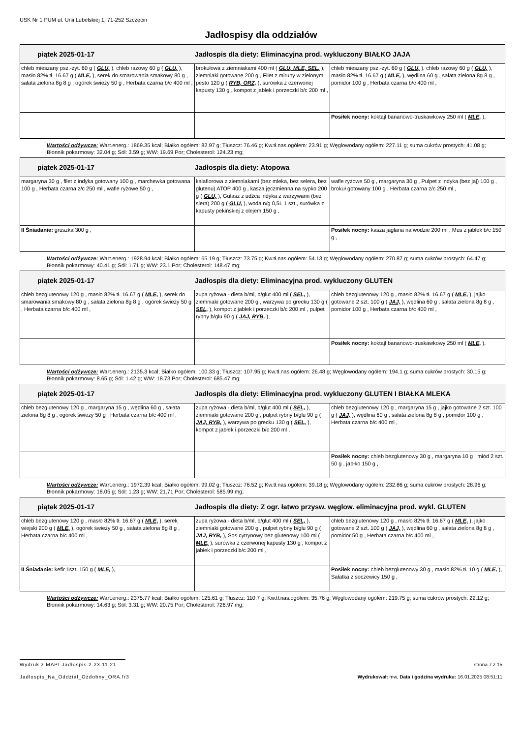USK Nr 1 PUM ul. Unii Lubelskiej 1, 71-252 Szczecin
Jadłospisy dla oddziałów
| piątek 2025-01-17 Jadłospis dla diety: Eliminacyjna prod. wykluczony BIAŁKO JAJA | | |
| --- | --- | --- |
| chleb mieszany psz.-żyt. 60 g ( GLU, ), chleb razowy 60 g ( GLU, ), masło 82% tł. 16.67 g ( MLE, ), serek do smarowania smakowy 80 g , sałata zielona 8g 8 g , ogórek świeży 50 g , Herbata czarna b/c 400 ml , | brokułowa z ziemniakami 400 ml ( GLU, MLE, SEL, ), ziemniaki gotowane 200 g , Filet z miruny w zielonym pesto 120 g ( RYB, ORZ, ), surówka z czerwonej kapusty 130 g , kompot z jabłek i porzeczki b/c 200 ml , | chleb mieszany psz.-żyt. 60 g ( GLU, ), chleb razowy 60 g ( GLU, ), masło 82% tł. 16.67 g ( MLE, ), wędlina 60 g , sałata zielona 8g 8 g , pomidor 100 g , Herbata czarna b/c 400 ml , |
| | | Posiłek nocny: koktajl bananowo-truskawkowy 250 ml ( MLE, ), |
Wartości odżywcze: Wart.energ.: 1869.35 kcal; Białko ogółem: 82.97 g; Tłuszcz: 76.46 g; Kw.tł.nas.ogółem: 23.91 g; Węglowodany ogółem: 227.11 g; suma cukrów prostych: 41.08 g; Błonnik pokarmowy: 32.04 g; Sól: 3.59 g; WW: 19.69 Por; Cholesterol: 124.23 mg;
| piątek 2025-01-17 Jadłospis dla diety: Atopowa | | |
| --- | --- | --- |
| margaryna 30 g , filet z indyka gotowany 100 g , marchewka gotowana 100 g , Herbata czarna z/c 250 ml , wafle ryżowe 50 g , | kalafiorowa z ziemniakami (bez mleka, bez selera, bez glutenu) ATOP 400 g , kasza jęczmienna na sypko 200 g ( GLU, ), Gulasz z udźca indyka z warzywami (bez slera) 200 g ( GLU, ), woda n/g 0,5L 1 szt , surówka z kapusty pekińskiej z olejem 150 g , | wafle ryżowe 50 g , margaryna 30 g , Pulpet z indyka (bez jaj) 100 g , brokuł gotowany 100 g , Herbata czarna z/c 250 ml , |
| II Śniadanie: gruszka 300 g , | | Posiłek nocny: kasza jaglana na wodzie 200 ml , Mus z jabłek b/c 150 g , |
Wartości odżywcze: Wart.energ.: 1928.94 kcal; Białko ogółem: 65.19 g; Tłuszcz: 73.75 g; Kw.tł.nas.ogółem: 54.13 g; Węglowodany ogółem: 270.87 g; suma cukrów prostych: 64.47 g; Błonnik pokarmowy: 40.41 g; Sól: 1.71 g; WW: 23.1 Por; Cholesterol: 148.47 mg;
| piątek 2025-01-17 Jadłospis dla diety: Eliminacyjna prod. wykluczony GLUTEN | | |
| --- | --- | --- |
| chleb bezglutenowy 120 g , masło 82% tł. 16.67 g ( MLE, ), serek do smarowania smakowy 80 g , sałata zielona 8g 8 g , ogórek świeży 50 g , Herbata czarna b/c 400 ml , | zupa ryżowa - dieta b/ml, b/glut 400 ml ( SEL, ), ziemniaki gotowane 200 g , warzywa po grecku 130 g ( SEL, ), kompot z jabłek i porzeczki b/c 200 ml , pulpet rybny b/glu 90 g ( JAJ, RYB, ), | chleb bezglutenowy 120 g , masło 82% tł. 16.67 g ( MLE, ), jajko gotowane 2 szt. 100 g ( JAJ, ), wędlina 60 g , sałata zielona 8g 8 g , pomidor 100 g , Herbata czarna b/c 400 ml , |
| | | Posiłek nocny: koktajl bananowo-truskawkowy 250 ml ( MLE, ), |
Wartości odżywcze: Wart.energ.: 2135.3 kcal; Białko ogółem: 100.33 g; Tłuszcz: 107.95 g; Kw.tł.nas.ogółem: 26.48 g; Węglowodany ogółem: 194.1 g; suma cukrów prostych: 30.15 g; Błonnik pokarmowy: 8.65 g; Sól: 1.42 g; WW: 18.73 Por; Cholesterol: 685.47 mg;
| piątek 2025-01-17 Jadłospis dla diety: Eliminacyjna prod. wykluczony GLUTEN I BIAŁKA MLEKA | | |
| --- | --- | --- |
| chleb bezglutenowy 120 g , margaryna 15 g , wędlina 60 g , sałata zielona 8g 8 g , ogórek świeży 50 g , Herbata czarna b/c 400 ml , | zupa ryżowa - dieta b/ml, b/glut 400 ml ( SEL, ), ziemniaki gotowane 200 g , pulpet rybny b/glu 90 g ( JAJ, RYB, ), warzywa po grecku 130 g ( SEL, ), kompot z jabłek i porzeczki b/c 200 ml , | chleb bezglutenowy 120 g , margaryna 15 g , jajko gotowane 2 szt. 100 g ( JAJ, ), wędlina 60 g , sałata zielona 8g 8 g , pomidor 100 g , Herbata czarna b/c 400 ml , |
| | | Posiłek nocny: chleb bezglutenowy 30 g , margaryna 10 g , miód 2 szt. 50 g , jabłko 150 g , |
Wartości odżywcze: Wart.energ.: 1972.39 kcal; Białko ogółem: 99.02 g; Tłuszcz: 76.52 g; Kw.tł.nas.ogółem: 39.18 g; Węglowodany ogółem: 232.86 g; suma cukrów prostych: 28.96 g; Błonnik pokarmowy: 18.05 g; Sól: 1.23 g; WW: 21.71 Por; Cholesterol: 585.99 mg;
| piątek 2025-01-17 Jadłospis dla diety: Z ogr. łatwo przysw. węglow. eliminacyjna prod. wykl. GLUTEN | | |
| --- | --- | --- |
| chleb bezglutenowy 120 g , masło 82% tł. 16.67 g ( MLE, ), serek wiejski 200 g ( MLE, ), ogórek świeży 50 g , sałata zielona 8g 8 g , Herbata czarna b/c 400 ml , | zupa ryżowa - dieta b/ml, b/glut 400 ml ( SEL, ), ziemniaki gotowane 200 g , pulpet rybny b/glu 90 g ( JAJ, RYB, ), Sos cytrynowy bez glutenowy 100 ml ( MLE, ), surówka z czerwonej kapusty 130 g , kompot z jabłek i porzeczki b/c 200 ml , | chleb bezglutenowy 120 g , masło 82% tł. 16.67 g ( MLE, ), jajko gotowane 2 szt. 100 g ( JAJ, ), wędlina 60 g , sałata zielona 8g 8 g , pomidor 50 g , Herbata czarna b/c 400 ml , |
| II Śniadanie: kefir 1szt. 150 g ( MLE, ), | | Posiłek nocny: chleb bezglutenowy 30 g , masło 82% tł. 10 g ( MLE, ), Sałatka z soczewicy 150 g , |
Wartości odżywcze: Wart.energ.: 2375.77 kcal; Białko ogółem: 125.61 g; Tłuszcz: 110.7 g; Kw.tł.nas.ogółem: 35.76 g; Węglowodany ogółem: 219.75 g; suma cukrów prostych: 22.12 g; Błonnik pokarmowy: 14.63 g; Sól: 3.31 g; WW: 20.75 Por; Cholesterol: 726.97 mg;
Wydruk z MAPI Jadłospis 2.23.11.21
strona 7 z 15
Jadlospis_Na_Oddzial_Ozdobny_ORA.fr3
Wydrukował: mw, Data i godzina wydruku: 16.01.2025 08:51:11